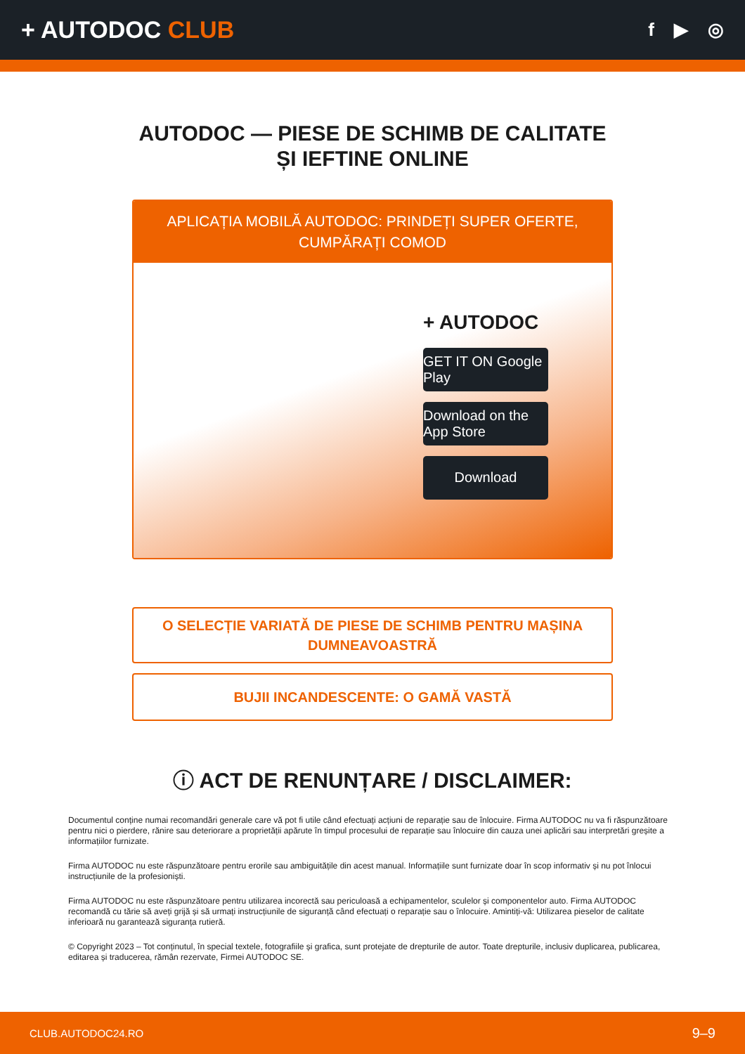+ AUTODOC CLUB
f ▶ ◎
AUTODOC — PIESE DE SCHIMB DE CALITATE ȘI IEFTINE ONLINE
APLICAȚIA MOBILĂ AUTODOC: PRINDEȚI SUPER OFERTE, CUMPĂRAȚI COMOD
+ AUTODOC
GET IT ON Google Play
Download on the App Store
Download
O SELECȚIE VARIATĂ DE PIESE DE SCHIMB PENTRU MAȘINA DUMNEAVOASTRĂ
BUJII INCANDESCENTE: O GAMĂ VASTĂ
ⓘ ACT DE RENUNȚARE / DISCLAIMER:
Documentul conține numai recomandări generale care vă pot fi utile când efectuați acțiuni de reparație sau de înlocuire. Firma AUTODOC nu va fi răspunzătoare pentru nici o pierdere, rănire sau deteriorare a proprietății apărute în timpul procesului de reparație sau înlocuire din cauza unei aplicări sau interpretări greșite a informațiilor furnizate.
Firma AUTODOC nu este răspunzătoare pentru erorile sau ambiguitățile din acest manual. Informațiile sunt furnizate doar în scop informativ și nu pot înlocui instrucțiunile de la profesioniști.
Firma AUTODOC nu este răspunzătoare pentru utilizarea incorectă sau periculoasă a echipamentelor, sculelor și componentelor auto. Firma AUTODOC recomandă cu tărie să aveți grijă și să urmați instrucțiunile de siguranță când efectuați o reparație sau o înlocuire. Amintiți-vă: Utilizarea pieselor de calitate inferioară nu garantează siguranța rutieră.
© Copyright 2023 – Tot conținutul, în special textele, fotografiile și grafica, sunt protejate de drepturile de autor. Toate drepturile, inclusiv duplicarea, publicarea, editarea și traducerea, rămân rezervate, Firmei AUTODOC SE.
CLUB.AUTODOC24.RO 9–9